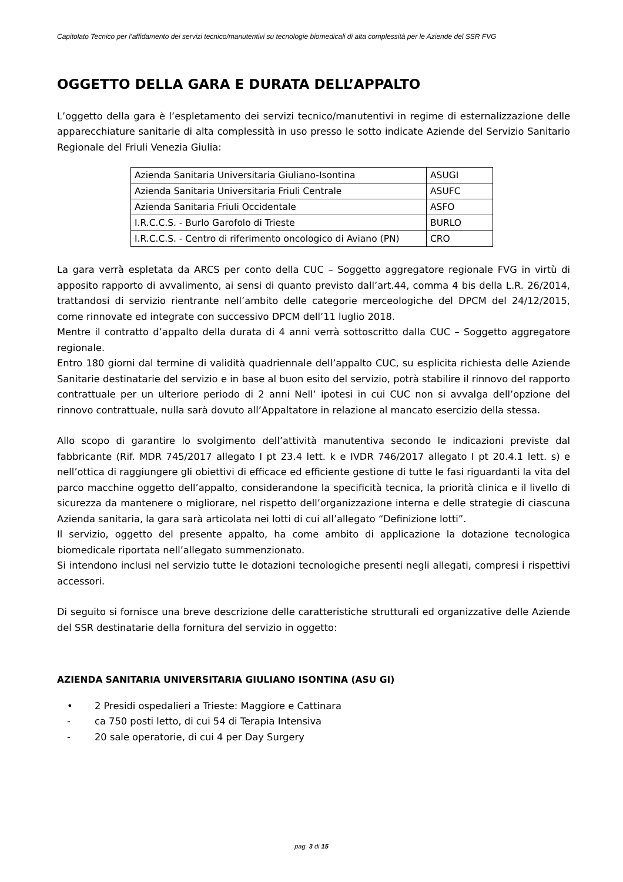Capitolato Tecnico per l’affidamento dei servizi tecnico/manutentivi su tecnologie biomedicali di alta complessità per le Aziende del SSR FVG
OGGETTO DELLA GARA E DURATA DELL’APPALTO
L’oggetto della gara è l’espletamento dei servizi tecnico/manutentivi in regime di esternalizzazione delle apparecchiature sanitarie di alta complessità in uso presso le sotto indicate Aziende del Servizio Sanitario Regionale del Friuli Venezia Giulia:
| Azienda Sanitaria Universitaria Giuliano-Isontina | ASUGI |
| Azienda Sanitaria Universitaria Friuli Centrale | ASUFC |
| Azienda Sanitaria Friuli Occidentale | ASFO |
| I.R.C.C.S. - Burlo Garofolo di Trieste | BURLO |
| I.R.C.C.S. - Centro di riferimento oncologico di Aviano (PN) | CRO |
La gara verrà espletata da ARCS per conto della CUC – Soggetto aggregatore regionale FVG in virtù di apposito rapporto di avvalimento, ai sensi di quanto previsto dall’art.44, comma 4 bis della L.R. 26/2014, trattandosi di servizio rientrante nell’ambito delle categorie merceologiche del DPCM del 24/12/2015, come rinnovate ed integrate con successivo DPCM dell’11 luglio 2018.
Mentre il contratto d’appalto della durata di 4 anni verrà sottoscritto dalla CUC – Soggetto aggregatore regionale.
Entro 180 giorni dal termine di validità quadriennale dell’appalto CUC, su esplicita richiesta delle Aziende Sanitarie destinatarie del servizio e in base al buon esito del servizio, potrà stabilire il rinnovo del rapporto contrattuale per un ulteriore periodo di 2 anni Nell’ ipotesi in cui CUC non si avvalga dell’opzione del rinnovo contrattuale, nulla sarà dovuto all’Appaltatore in relazione al mancato esercizio della stessa.
Allo scopo di garantire lo svolgimento dell’attività manutentiva secondo le indicazioni previste dal fabbricante (Rif. MDR 745/2017 allegato I pt 23.4 lett. k e IVDR 746/2017 allegato I pt 20.4.1 lett. s) e nell’ottica di raggiungere gli obiettivi di efficace ed efficiente gestione di tutte le fasi riguardanti la vita del parco macchine oggetto dell’appalto, considerandone la specificità tecnica, la priorità clinica e il livello di sicurezza da mantenere o migliorare, nel rispetto dell’organizzazione interna e delle strategie di ciascuna Azienda sanitaria, la gara sarà articolata nei lotti di cui all’allegato “Definizione lotti”.
Il servizio, oggetto del presente appalto, ha come ambito di applicazione la dotazione tecnologica biomedicale riportata nell’allegato summenzionato.
Si intendono inclusi nel servizio tutte le dotazioni tecnologiche presenti negli allegati, compresi i rispettivi accessori.
Di seguito si fornisce una breve descrizione delle caratteristiche strutturali ed organizzative delle Aziende del SSR destinatarie della fornitura del servizio in oggetto:
AZIENDA SANITARIA UNIVERSITARIA GIULIANO ISONTINA (ASU GI)
• 2 Presidi ospedalieri a Trieste: Maggiore e Cattinara
- ca 750 posti letto, di cui 54 di Terapia Intensiva
- 20 sale operatorie, di cui 4 per Day Surgery
pag. 3 di 15